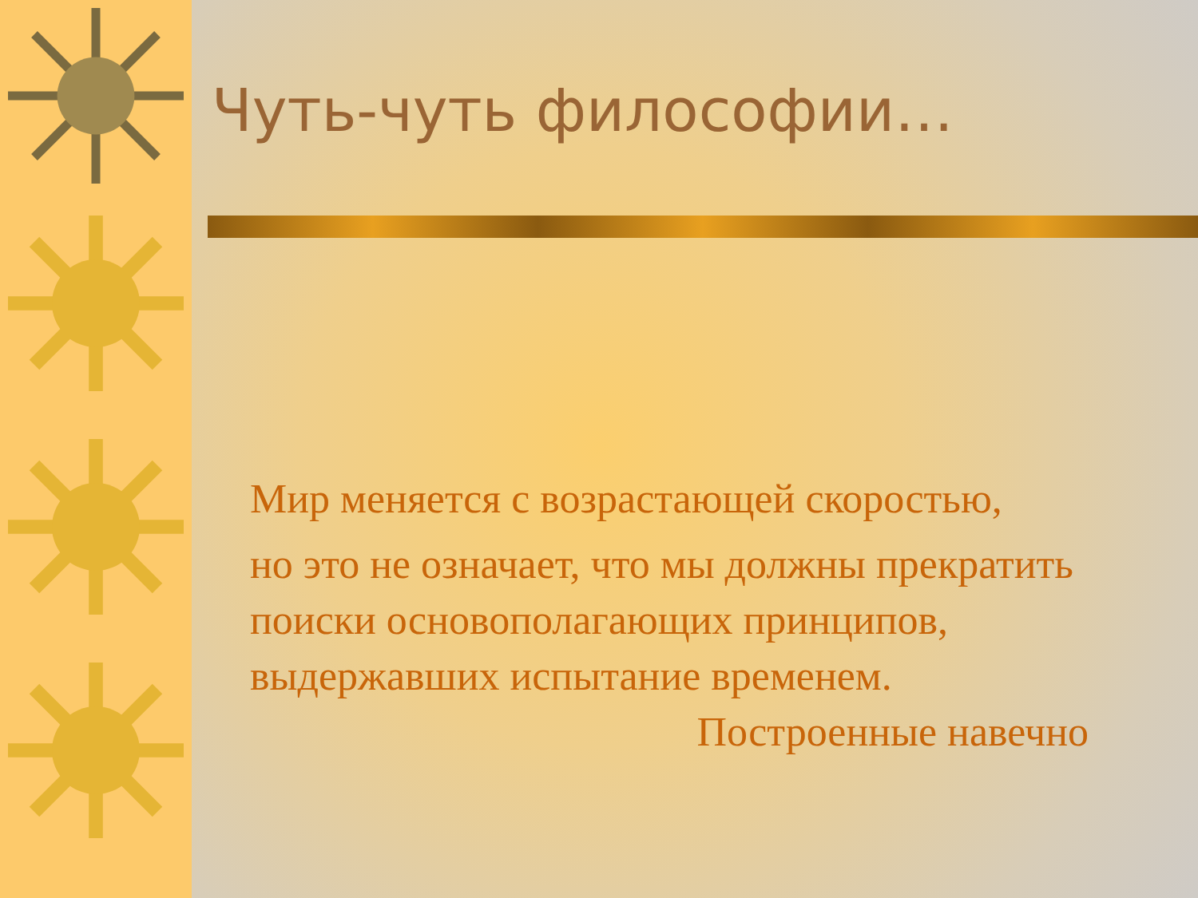Чуть-чуть философии…
Мир меняется с возрастающей скоростью,
но это не означает, что мы должны прекратить поиски основополагающих принципов, выдержавших испытание временем.
Построенные навечно